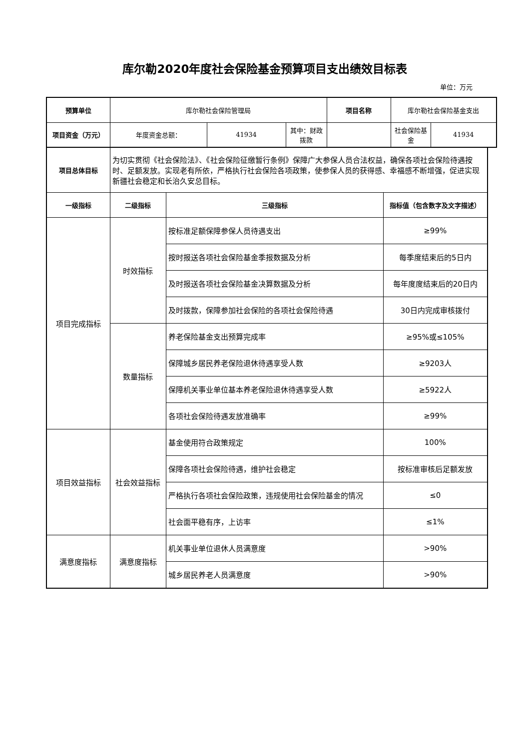库尔勒2020年度社会保险基金预算项目支出绩效目标表
单位：万元
| 预算单位 | 库尔勒社会保险管理局 | | | 项目名称 | 库尔勒社会保险基金支出 | |
| 项目资金（万元） | 年度资金总额： | 41934 | 其中：财政拨款 | | 社会保险基金 | 41934 |
| 项目总体目标 | 为切实贯彻《社会保险法》、《社会保险征缴暂行条例》保障广大参保人员合法权益，确保各项社会保险待遇按时、足额发放。实现老有所依，严格执行社会保险各项政策，使参保人员的获得感、幸福感不断增强，促进实现新疆社会稳定和长治久安总目标。 | | |
| 一级指标 | 二级指标 | 三级指标 | 指标值（包含数字及文字描述） |
| 项目完成指标 | 时效指标 | 按标准足额保障参保人员待遇支出 | ≥99% |
| | | 按时报送各项社会保险基金季报数据及分析 | 每季度结束后的5日内 |
| | | 及时报送各项社会保险基金决算数据及分析 | 每年度度结束后的20日内 |
| | | 及时拨款，保障参加社会保险的各项社会保险待遇 | 30日内完成审核拨付 |
| | 数量指标 | 养老保险基金支出预算完成率 | ≥95%或≤105% |
| | | 保障城乡居民养老保险退休待遇享受人数 | ≥9203人 |
| | | 保障机关事业单位基本养老保险退休待遇享受人数 | ≥5922人 |
| | | 各项社会保险待遇发放准确率 | ≥99% |
| 项目效益指标 | 社会效益指标 | 基金使用符合政策规定 | 100% |
| | | 保障各项社会保险待遇，维护社会稳定 | 按标准审核后足额发放 |
| | | 严格执行各项社会保险政策，违规使用社会保险基金的情况 | ≤0 |
| | | 社会面平稳有序，上访率 | ≤1% |
| 满意度指标 | 满意度指标 | 机关事业单位退休人员满意度 | >90% |
| | | 城乡居民养老人员满意度 | >90% |